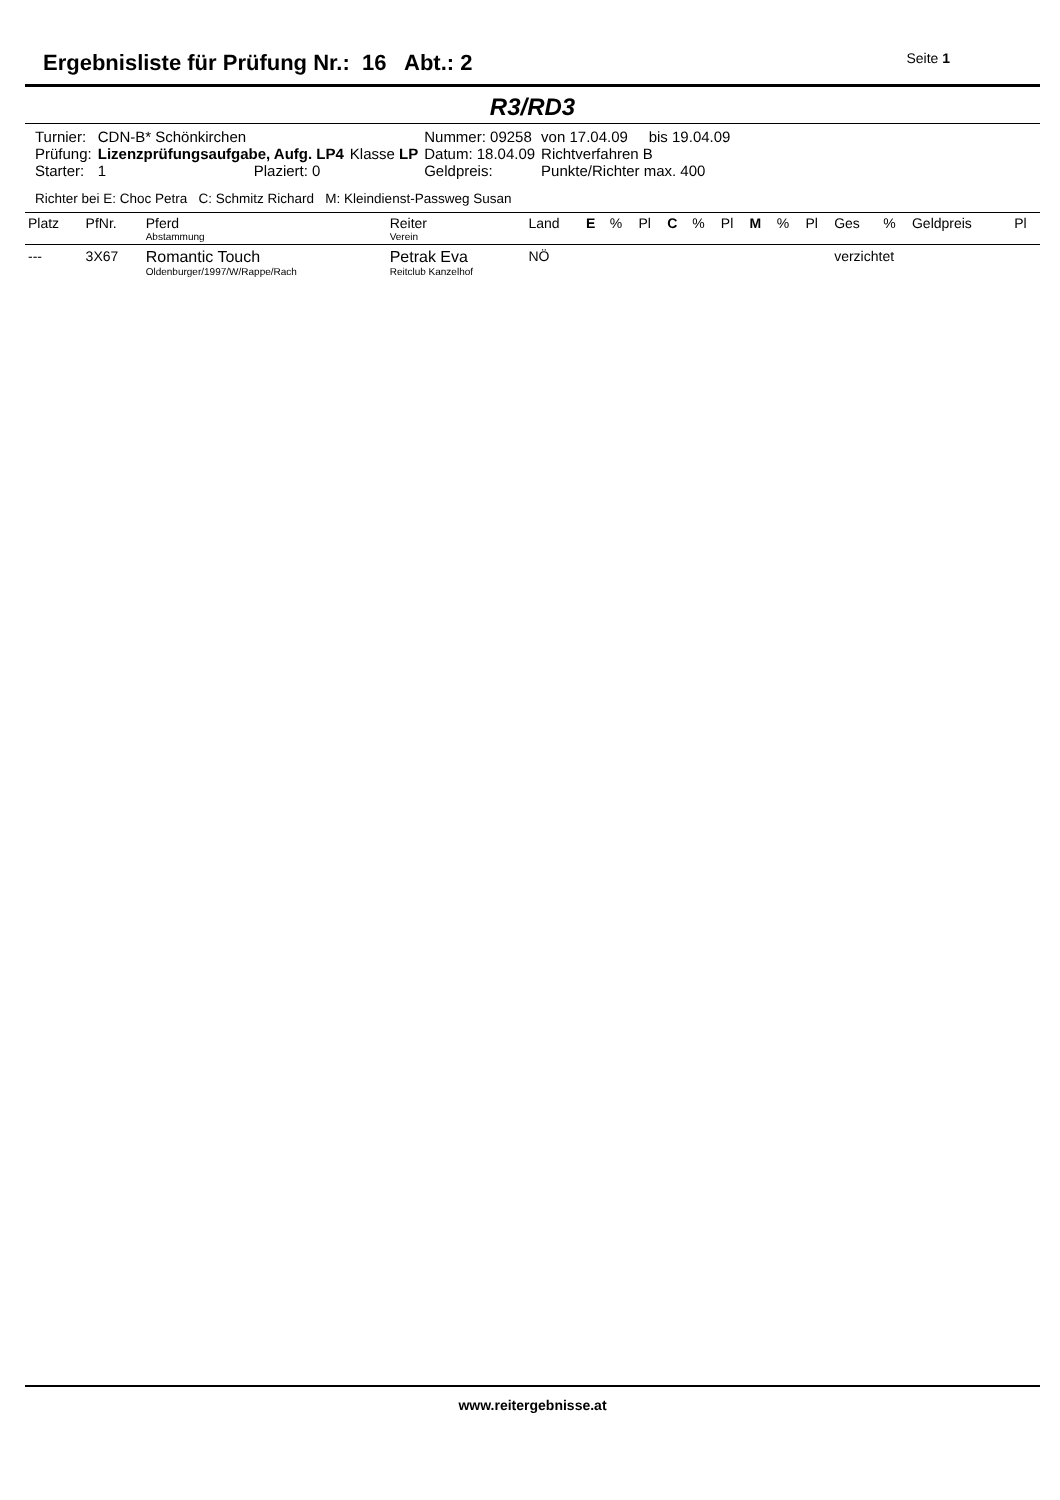Ergebnisliste für Prüfung Nr.: 16 Abt.: 2
Seite 1
R3/RD3
| Turnier: | CDN-B* Schönkirchen | | | Nummer: 09258 | von 17.04.09 bis 19.04.09 |
| Prüfung: | Lizenzprüfungsaufgabe, Aufg. LP4 | | Klasse LP | Datum: 18.04.09 | Richtverfahren B |
| Starter: | 1 | Plaziert: 0 | | Geldpreis: | Punkte/Richter max. 400 |
Richter bei E: Choc Petra C: Schmitz Richard M: Kleindienst-Passweg Susan
| Platz | PfNr. | Pferd Abstammung | Reiter Verein | Land | E | % | Pl | C | % | Pl | M | % | Pl | Ges | % | Geldpreis | Pl |
| --- | --- | --- | --- | --- | --- | --- | --- | --- | --- | --- | --- | --- | --- | --- | --- | --- | --- |
| --- | 3X67 | Romantic Touch Oldenburger/1997/W/Rappe/Rach | Petrak Eva Reitclub Kanzelhof | NÖ | | | | | | | | | | verzichtet | | | |
www.reitergebnisse.at